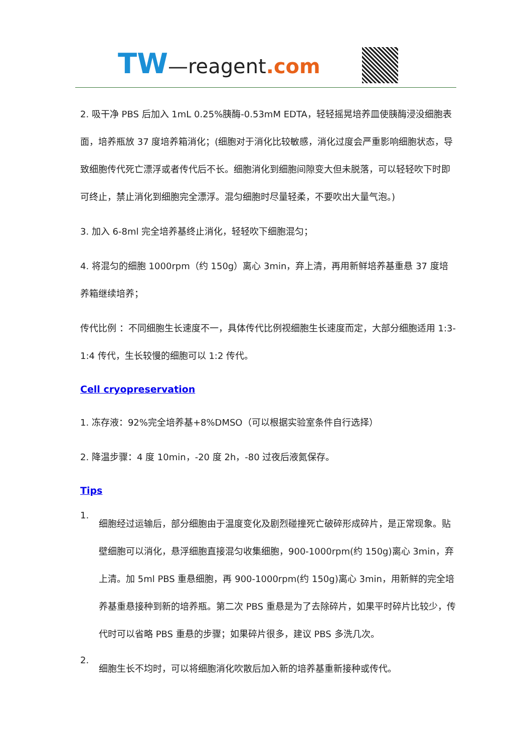TW—reagent.com
2. 吸干净 PBS 后加入 1mL 0.25%胰酶-0.53mM EDTA，轻轻摇晃培养皿使胰酶浸没细胞表面，培养瓶放 37 度培养箱消化；(细胞对于消化比较敏感，消化过度会严重影响细胞状态，导致细胞传代死亡漂浮或者传代后不长。细胞消化到细胞间隙变大但未脱落，可以轻轻吹下时即可终止，禁止消化到细胞完全漂浮。混匀细胞时尽量轻柔，不要吹出大量气泡。)
3. 加入 6-8ml 完全培养基终止消化，轻轻吹下细胞混匀；
4. 将混匀的细胞 1000rpm（约 150g）离心 3min，弃上清，再用新鲜培养基重悬 37 度培养箱继续培养；
传代比例 ：不同细胞生长速度不一，具体传代比例视细胞生长速度而定，大部分细胞适用 1:3-1:4 传代，生长较慢的细胞可以 1:2 传代。
Cell cryopreservation
1. 冻存液：92%完全培养基+8%DMSO（可以根据实验室条件自行选择）
2. 降温步骤：4 度 10min，-20 度 2h，-80 过夜后液氮保存。
Tips
1.
细胞经过运输后，部分细胞由于温度变化及剧烈碰撞死亡破碎形成碎片，是正常现象。贴壁细胞可以消化，悬浮细胞直接混匀收集细胞，900-1000rpm(约 150g)离心 3min，弃上清。加 5ml PBS 重悬细胞，再 900-1000rpm(约 150g)离心 3min，用新鲜的完全培养基重悬接种到新的培养瓶。第二次 PBS 重悬是为了去除碎片，如果平时碎片比较少，传代时可以省略 PBS 重悬的步骤；如果碎片很多，建议 PBS 多洗几次。
2.
细胞生长不均时，可以将细胞消化吹散后加入新的培养基重新接种或传代。